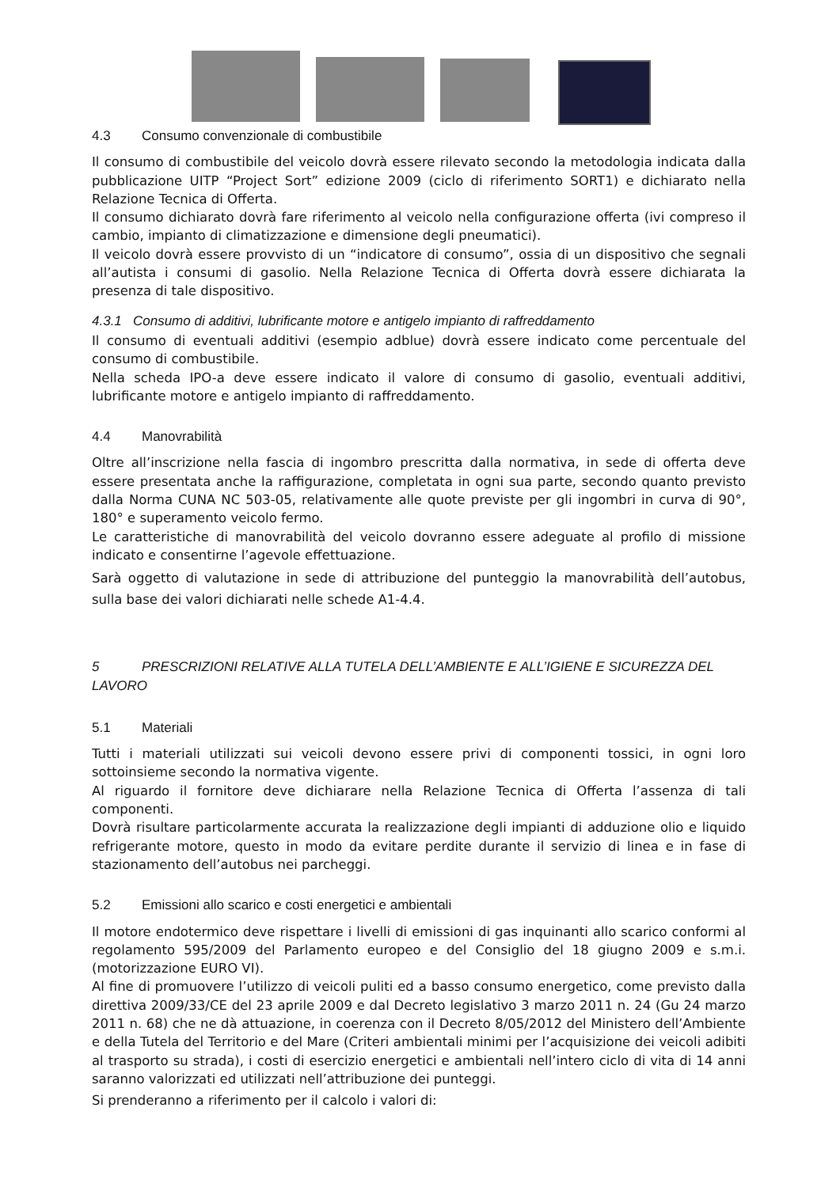4.3 Consumo convenzionale di combustibile
Il consumo di combustibile del veicolo dovrà essere rilevato secondo la metodologia indicata dalla pubblicazione UITP “Project Sort” edizione 2009 (ciclo di riferimento SORT1) e dichiarato nella Relazione Tecnica di Offerta.
Il consumo dichiarato dovrà fare riferimento al veicolo nella configurazione offerta (ivi compreso il cambio, impianto di climatizzazione e dimensione degli pneumatici).
Il veicolo dovrà essere provvisto di un “indicatore di consumo”, ossia di un dispositivo che segnali all’autista i consumi di gasolio. Nella Relazione Tecnica di Offerta dovrà essere dichiarata la presenza di tale dispositivo.
4.3.1 Consumo di additivi, lubrificante motore e antigelo impianto di raffreddamento
Il consumo di eventuali additivi (esempio adblue) dovrà essere indicato come percentuale del consumo di combustibile.
Nella scheda IPO-a deve essere indicato il valore di consumo di gasolio, eventuali additivi, lubrificante motore e antigelo impianto di raffreddamento.
4.4 Manovrabilità
Oltre all’inscrizione nella fascia di ingombro prescritta dalla normativa, in sede di offerta deve essere presentata anche la raffigurazione, completata in ogni sua parte, secondo quanto previsto dalla Norma CUNA NC 503-05, relativamente alle quote previste per gli ingombri in curva di 90°, 180° e superamento veicolo fermo.
Le caratteristiche di manovrabilità del veicolo dovranno essere adeguate al profilo di missione indicato e consentirne l’agevole effettuazione.
Sarà oggetto di valutazione in sede di attribuzione del punteggio la manovrabilità dell’autobus, sulla base dei valori dichiarati nelle schede A1-4.4.
5 PRESCRIZIONI RELATIVE ALLA TUTELA DELL’AMBIENTE E ALL’IGIENE E SICUREZZA DEL LAVORO
5.1 Materiali
Tutti i materiali utilizzati sui veicoli devono essere privi di componenti tossici, in ogni loro sottoinsieme secondo la normativa vigente.
Al riguardo il fornitore deve dichiarare nella Relazione Tecnica di Offerta l’assenza di tali componenti.
Dovrà risultare particolarmente accurata la realizzazione degli impianti di adduzione olio e liquido refrigerante motore, questo in modo da evitare perdite durante il servizio di linea e in fase di stazionamento dell’autobus nei parcheggi.
5.2 Emissioni allo scarico e costi energetici e ambientali
Il motore endotermico deve rispettare i livelli di emissioni di gas inquinanti allo scarico conformi al regolamento 595/2009 del Parlamento europeo e del Consiglio del 18 giugno 2009 e s.m.i. (motorizzazione EURO VI).
Al fine di promuovere l’utilizzo di veicoli puliti ed a basso consumo energetico, come previsto dalla direttiva 2009/33/CE del 23 aprile 2009 e dal Decreto legislativo 3 marzo 2011 n. 24 (Gu 24 marzo 2011 n. 68) che ne dà attuazione, in coerenza con il Decreto 8/05/2012 del Ministero dell’Ambiente e della Tutela del Territorio e del Mare (Criteri ambientali minimi per l’acquisizione dei veicoli adibiti al trasporto su strada), i costi di esercizio energetici e ambientali nell’intero ciclo di vita di 14 anni saranno valorizzati ed utilizzati nell’attribuzione dei punteggi.
Si prenderanno a riferimento per il calcolo i valori di: